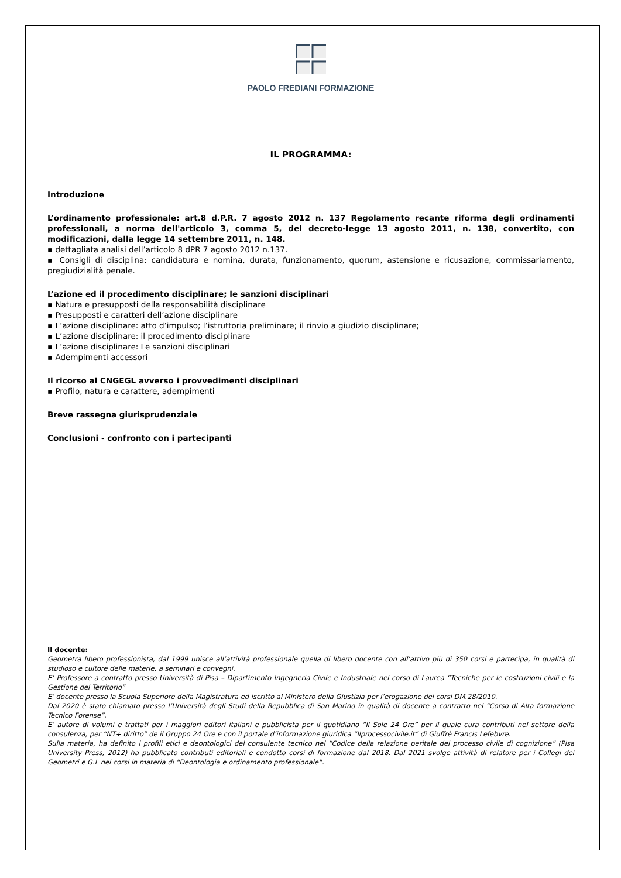PAOLO FREDIANI FORMAZIONE
IL PROGRAMMA:
Introduzione
L’ordinamento professionale: art.8 d.P.R. 7 agosto 2012 n. 137 Regolamento recante riforma degli ordinamenti professionali, a norma dell'articolo 3, comma 5, del decreto-legge 13 agosto 2011, n. 138, convertito, con modificazioni, dalla legge 14 settembre 2011, n. 148.
▪ dettagliata analisi dell’articolo 8 dPR 7 agosto 2012 n.137.
▪ Consigli di disciplina: candidatura e nomina, durata, funzionamento, quorum, astensione e ricusazione, commissariamento, pregiudizialità penale.
L’azione ed il procedimento disciplinare; le sanzioni disciplinari
▪ Natura e presupposti della responsabilità disciplinare
▪ Presupposti e caratteri dell’azione disciplinare
▪ L’azione disciplinare: atto d’impulso; l’istruttoria preliminare; il rinvio a giudizio disciplinare;
▪ L’azione disciplinare: il procedimento disciplinare
▪ L’azione disciplinare: Le sanzioni disciplinari
▪ Adempimenti accessori
Il ricorso al CNGEGL avverso i provvedimenti disciplinari
▪ Profilo, natura e carattere, adempimenti
Breve rassegna giurisprudenziale
Conclusioni - confronto con i partecipanti
Il docente:
Geometra libero professionista, dal 1999 unisce all’attività professionale quella di libero docente con all’attivo più di 350 corsi e partecipa, in qualità di studioso e cultore delle materie, a seminari e convegni.
E’ Professore a contratto presso Università di Pisa – Dipartimento Ingegneria Civile e Industriale nel corso di Laurea “Tecniche per le costruzioni civili e la Gestione del Territorio”
E’ docente presso la Scuola Superiore della Magistratura ed iscritto al Ministero della Giustizia per l’erogazione dei corsi DM.28/2010.
Dal 2020 è stato chiamato presso l’Università degli Studi della Repubblica di San Marino in qualità di docente a contratto nel “Corso di Alta formazione Tecnico Forense”.
E’ autore di volumi e trattati per i maggiori editori italiani e pubblicista per il quotidiano “Il Sole 24 Ore” per il quale cura contributi nel settore della consulenza, per “NT+ diritto” de il Gruppo 24 Ore e con il portale d’informazione giuridica “Ilprocessocivile.it” di Giuffrè Francis Lefebvre.
Sulla materia, ha definito i profili etici e deontologici del consulente tecnico nel “Codice della relazione peritale del processo civile di cognizione” (Pisa University Press, 2012) ha pubblicato contributi editoriali e condotto corsi di formazione dal 2018. Dal 2021 svolge attività di relatore per i Collegi dei Geometri e G.L nei corsi in materia di “Deontologia e ordinamento professionale”.